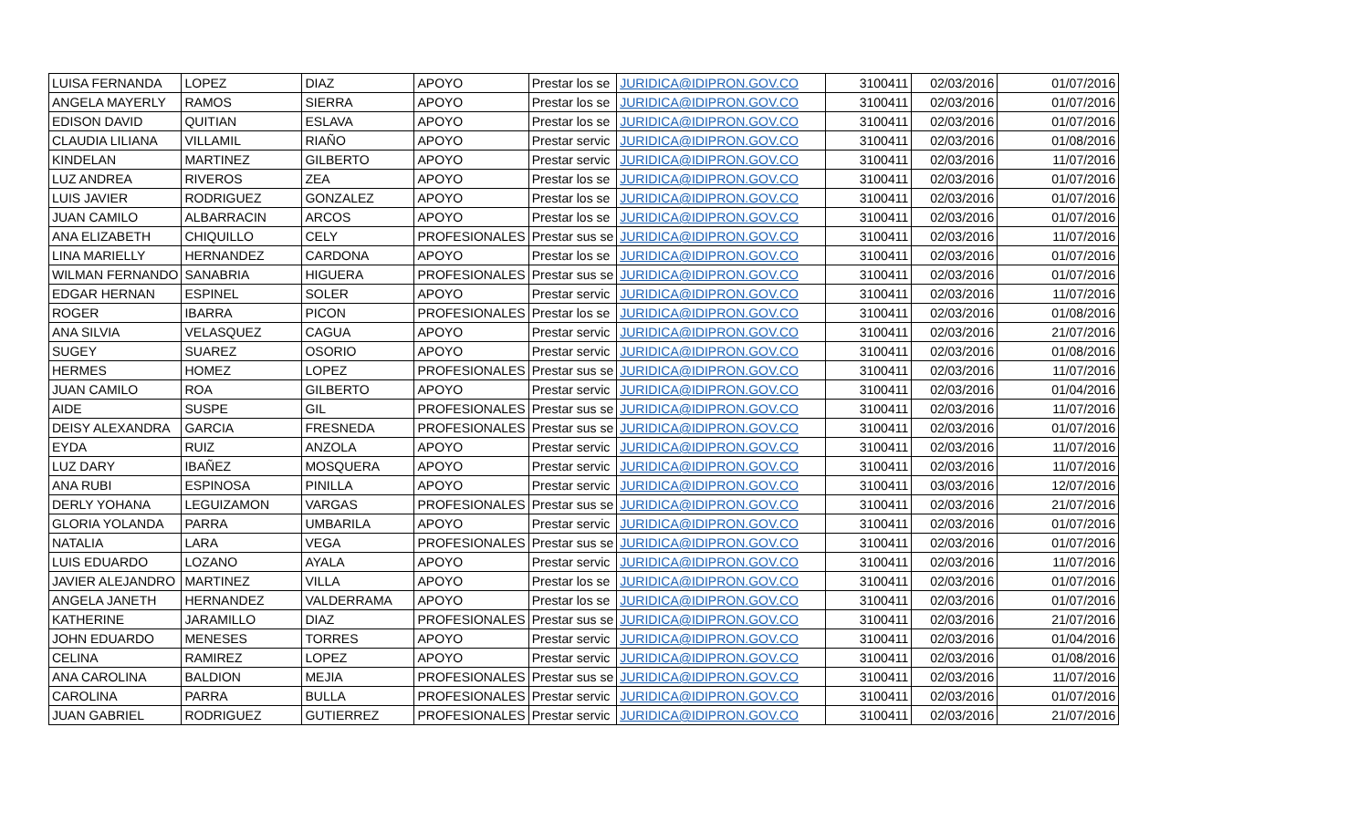| LUISA FERNANDA | LOPEZ | DIAZ | APOYO | Prestar los se | JURIDICA@IDIPRON.GOV.CO | 3100411 | 02/03/2016 | 01/07/2016 |
| ANGELA MAYERLY | RAMOS | SIERRA | APOYO | Prestar los se | JURIDICA@IDIPRON.GOV.CO | 3100411 | 02/03/2016 | 01/07/2016 |
| EDISON DAVID | QUITIAN | ESLAVA | APOYO | Prestar los se | JURIDICA@IDIPRON.GOV.CO | 3100411 | 02/03/2016 | 01/07/2016 |
| CLAUDIA LILIANA | VILLAMIL | RIAÑO | APOYO | Prestar servic | JURIDICA@IDIPRON.GOV.CO | 3100411 | 02/03/2016 | 01/08/2016 |
| KINDELAN | MARTINEZ | GILBERTO | APOYO | Prestar servic | JURIDICA@IDIPRON.GOV.CO | 3100411 | 02/03/2016 | 11/07/2016 |
| LUZ ANDREA | RIVEROS | ZEA | APOYO | Prestar los se | JURIDICA@IDIPRON.GOV.CO | 3100411 | 02/03/2016 | 01/07/2016 |
| LUIS JAVIER | RODRIGUEZ | GONZALEZ | APOYO | Prestar los se | JURIDICA@IDIPRON.GOV.CO | 3100411 | 02/03/2016 | 01/07/2016 |
| JUAN CAMILO | ALBARRACIN | ARCOS | APOYO | Prestar los se | JURIDICA@IDIPRON.GOV.CO | 3100411 | 02/03/2016 | 01/07/2016 |
| ANA ELIZABETH | CHIQUILLO | CELY | PROFESIONALES | Prestar sus se | JURIDICA@IDIPRON.GOV.CO | 3100411 | 02/03/2016 | 11/07/2016 |
| LINA MARIELLY | HERNANDEZ | CARDONA | APOYO | Prestar los se | JURIDICA@IDIPRON.GOV.CO | 3100411 | 02/03/2016 | 01/07/2016 |
| WILMAN FERNANDO | SANABRIA | HIGUERA | PROFESIONALES | Prestar sus se | JURIDICA@IDIPRON.GOV.CO | 3100411 | 02/03/2016 | 01/07/2016 |
| EDGAR HERNAN | ESPINEL | SOLER | APOYO | Prestar servic | JURIDICA@IDIPRON.GOV.CO | 3100411 | 02/03/2016 | 11/07/2016 |
| ROGER | IBARRA | PICON | PROFESIONALES | Prestar los se | JURIDICA@IDIPRON.GOV.CO | 3100411 | 02/03/2016 | 01/08/2016 |
| ANA SILVIA | VELASQUEZ | CAGUA | APOYO | Prestar servic | JURIDICA@IDIPRON.GOV.CO | 3100411 | 02/03/2016 | 21/07/2016 |
| SUGEY | SUAREZ | OSORIO | APOYO | Prestar servic | JURIDICA@IDIPRON.GOV.CO | 3100411 | 02/03/2016 | 01/08/2016 |
| HERMES | HOMEZ | LOPEZ | PROFESIONALES | Prestar sus se | JURIDICA@IDIPRON.GOV.CO | 3100411 | 02/03/2016 | 11/07/2016 |
| JUAN CAMILO | ROA | GILBERTO | APOYO | Prestar servic | JURIDICA@IDIPRON.GOV.CO | 3100411 | 02/03/2016 | 01/04/2016 |
| AIDE | SUSPE | GIL | PROFESIONALES | Prestar sus se | JURIDICA@IDIPRON.GOV.CO | 3100411 | 02/03/2016 | 11/07/2016 |
| DEISY ALEXANDRA | GARCIA | FRESNEDA | PROFESIONALES | Prestar sus se | JURIDICA@IDIPRON.GOV.CO | 3100411 | 02/03/2016 | 01/07/2016 |
| EYDA | RUIZ | ANZOLA | APOYO | Prestar servic | JURIDICA@IDIPRON.GOV.CO | 3100411 | 02/03/2016 | 11/07/2016 |
| LUZ DARY | IBAÑEZ | MOSQUERA | APOYO | Prestar servic | JURIDICA@IDIPRON.GOV.CO | 3100411 | 02/03/2016 | 11/07/2016 |
| ANA RUBI | ESPINOSA | PINILLA | APOYO | Prestar servic | JURIDICA@IDIPRON.GOV.CO | 3100411 | 03/03/2016 | 12/07/2016 |
| DERLY YOHANA | LEGUIZAMON | VARGAS | PROFESIONALES | Prestar sus se | JURIDICA@IDIPRON.GOV.CO | 3100411 | 02/03/2016 | 21/07/2016 |
| GLORIA YOLANDA | PARRA | UMBARILA | APOYO | Prestar servic | JURIDICA@IDIPRON.GOV.CO | 3100411 | 02/03/2016 | 01/07/2016 |
| NATALIA | LARA | VEGA | PROFESIONALES | Prestar sus se | JURIDICA@IDIPRON.GOV.CO | 3100411 | 02/03/2016 | 01/07/2016 |
| LUIS EDUARDO | LOZANO | AYALA | APOYO | Prestar servic | JURIDICA@IDIPRON.GOV.CO | 3100411 | 02/03/2016 | 11/07/2016 |
| JAVIER ALEJANDRO | MARTINEZ | VILLA | APOYO | Prestar los se | JURIDICA@IDIPRON.GOV.CO | 3100411 | 02/03/2016 | 01/07/2016 |
| ANGELA JANETH | HERNANDEZ | VALDERRAMA | APOYO | Prestar los se | JURIDICA@IDIPRON.GOV.CO | 3100411 | 02/03/2016 | 01/07/2016 |
| KATHERINE | JARAMILLO | DIAZ | PROFESIONALES | Prestar sus se | JURIDICA@IDIPRON.GOV.CO | 3100411 | 02/03/2016 | 21/07/2016 |
| JOHN EDUARDO | MENESES | TORRES | APOYO | Prestar servic | JURIDICA@IDIPRON.GOV.CO | 3100411 | 02/03/2016 | 01/04/2016 |
| CELINA | RAMIREZ | LOPEZ | APOYO | Prestar servic | JURIDICA@IDIPRON.GOV.CO | 3100411 | 02/03/2016 | 01/08/2016 |
| ANA CAROLINA | BALDION | MEJIA | PROFESIONALES | Prestar sus se | JURIDICA@IDIPRON.GOV.CO | 3100411 | 02/03/2016 | 11/07/2016 |
| CAROLINA | PARRA | BULLA | PROFESIONALES | Prestar servic | JURIDICA@IDIPRON.GOV.CO | 3100411 | 02/03/2016 | 01/07/2016 |
| JUAN GABRIEL | RODRIGUEZ | GUTIERREZ | PROFESIONALES | Prestar servic | JURIDICA@IDIPRON.GOV.CO | 3100411 | 02/03/2016 | 21/07/2016 |